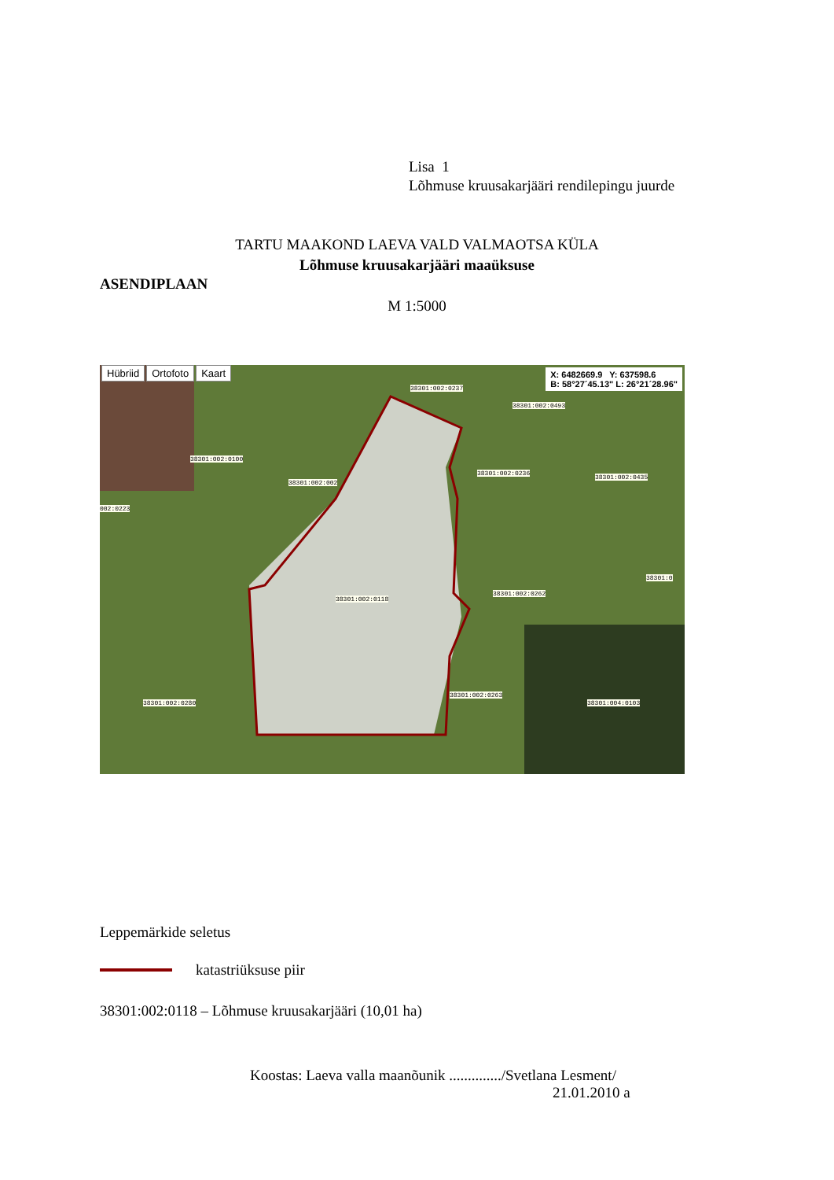Lisa 1
Lõhmuse kruusakarjääri rendilepingu juurde
TARTU MAAKOND LAEVA VALD VALMAOTSA KÜLA
Lõhmuse kruusakarjääri maaüksuse
ASENDIPLAAN
M 1:5000
Hübriid Ortofoto Kaart
X: 6482669.9 Y: 637598.6
B: 58°27´45.13" L: 26°21´28.96"
38301:002:0237
38301:002:0493
38301:002:0100
38301:002:002
38301:002:0236
38301:002:0435
002:0223
38301:0
38301:002:0262
38301:002:0118
38301:002:0263
38301:002:0280 38301:004:0103
Leppemärkide seletus
katastriüksuse piir
38301:002:0118 – Lõhmuse kruusakarjääri (10,01 ha)
Koostas: Laeva valla maanõunik ............../Svetlana Lesment/
21.01.2010 a